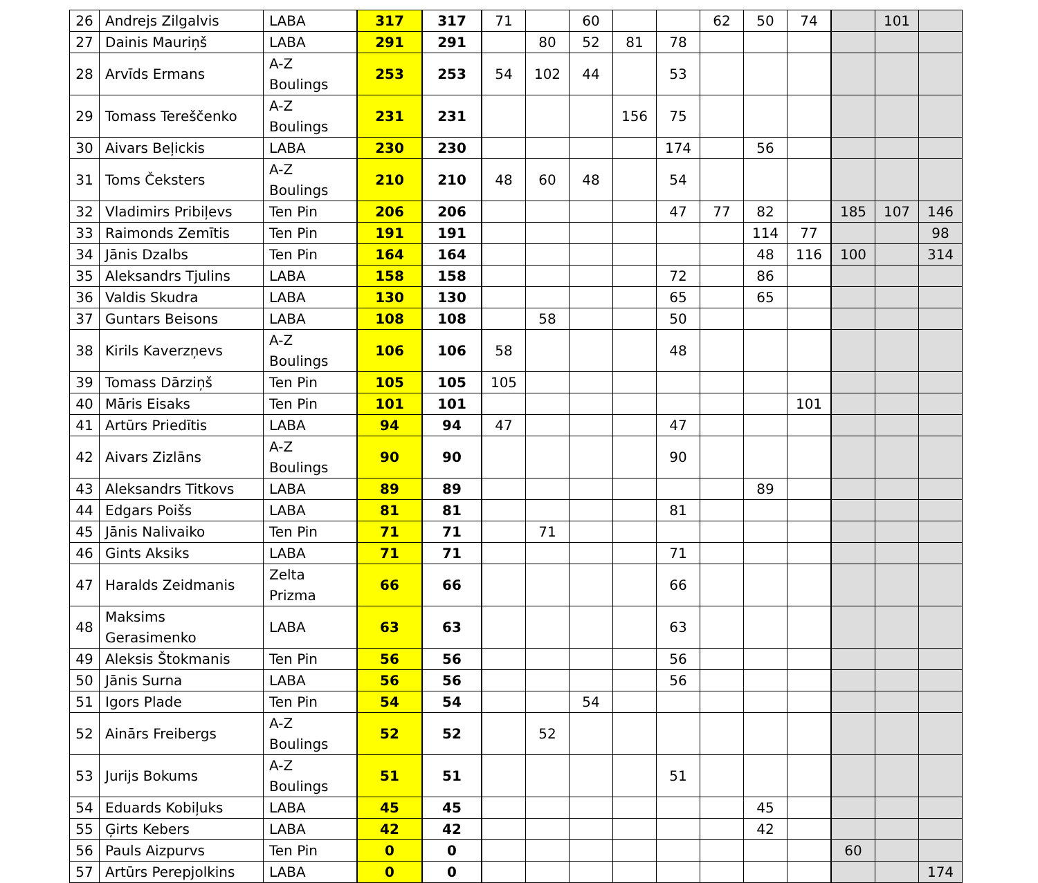| 26 | Andrejs Zilgalvis | LABA | 317 | 317 | 71 | | 60 | | | 62 | 50 | 74 | | 101 | |
| 27 | Dainis Mauriņš | LABA | 291 | 291 | | 80 | 52 | 81 | 78 | | | | | | |
| 28 | Arvīds Ermans | A-Z Boulings | 253 | 253 | 54 | 102 | 44 | | 53 | | | | | | |
| 29 | Tomass Tereščenko | A-Z Boulings | 231 | 231 | | | | 156 | 75 | | | | | | |
| 30 | Aivars Beļickis | LABA | 230 | 230 | | | | | 174 | | 56 | | | | |
| 31 | Toms Čeksters | A-Z Boulings | 210 | 210 | 48 | 60 | 48 | | 54 | | | | | | |
| 32 | Vladimirs Pribiļevs | Ten Pin | 206 | 206 | | | | | 47 | 77 | 82 | | 185 | 107 | 146 |
| 33 | Raimonds Zemītis | Ten Pin | 191 | 191 | | | | | | | 114 | 77 | | | 98 |
| 34 | Jānis Dzalbs | Ten Pin | 164 | 164 | | | | | | | 48 | 116 | 100 | | 314 |
| 35 | Aleksandrs Tjulins | LABA | 158 | 158 | | | | | 72 | | 86 | | | | |
| 36 | Valdis Skudra | LABA | 130 | 130 | | | | | 65 | | 65 | | | | |
| 37 | Guntars Beisons | LABA | 108 | 108 | | 58 | | | 50 | | | | | | |
| 38 | Kirils Kaverzņevs | A-Z Boulings | 106 | 106 | 58 | | | | 48 | | | | | | |
| 39 | Tomass Dārziņš | Ten Pin | 105 | 105 | 105 | | | | | | | | | | |
| 40 | Māris Eisaks | Ten Pin | 101 | 101 | | | | | | | | 101 | | | |
| 41 | Artūrs Priedītis | LABA | 94 | 94 | 47 | | | | 47 | | | | | | |
| 42 | Aivars Zizlāns | A-Z Boulings | 90 | 90 | | | | | 90 | | | | | | |
| 43 | Aleksandrs Titkovs | LABA | 89 | 89 | | | | | | | 89 | | | | |
| 44 | Edgars Poišs | LABA | 81 | 81 | | | | | 81 | | | | | | |
| 45 | Jānis Nalivaiko | Ten Pin | 71 | 71 | | 71 | | | | | | | | | |
| 46 | Gints Aksiks | LABA | 71 | 71 | | | | | 71 | | | | | | |
| 47 | Haralds Zeidmanis | Zelta Prizma | 66 | 66 | | | | | 66 | | | | | | |
| 48 | Maksims Gerasimenko | LABA | 63 | 63 | | | | | 63 | | | | | | |
| 49 | Aleksis Štokmanis | Ten Pin | 56 | 56 | | | | | 56 | | | | | | |
| 50 | Jānis Surna | LABA | 56 | 56 | | | | | 56 | | | | | | |
| 51 | Igors Plade | Ten Pin | 54 | 54 | | | 54 | | | | | | | | |
| 52 | Ainārs Freibergs | A-Z Boulings | 52 | 52 | | 52 | | | | | | | | | |
| 53 | Jurijs Bokums | A-Z Boulings | 51 | 51 | | | | | 51 | | | | | | |
| 54 | Eduards Kobiļuks | LABA | 45 | 45 | | | | | | | 45 | | | | |
| 55 | Ģirts Kebers | LABA | 42 | 42 | | | | | | | 42 | | | | |
| 56 | Pauls Aizpurvs | Ten Pin | 0 | 0 | | | | | | | | | 60 | | |
| 57 | Artūrs Perepjolkins | LABA | 0 | 0 | | | | | | | | | | | 174 |